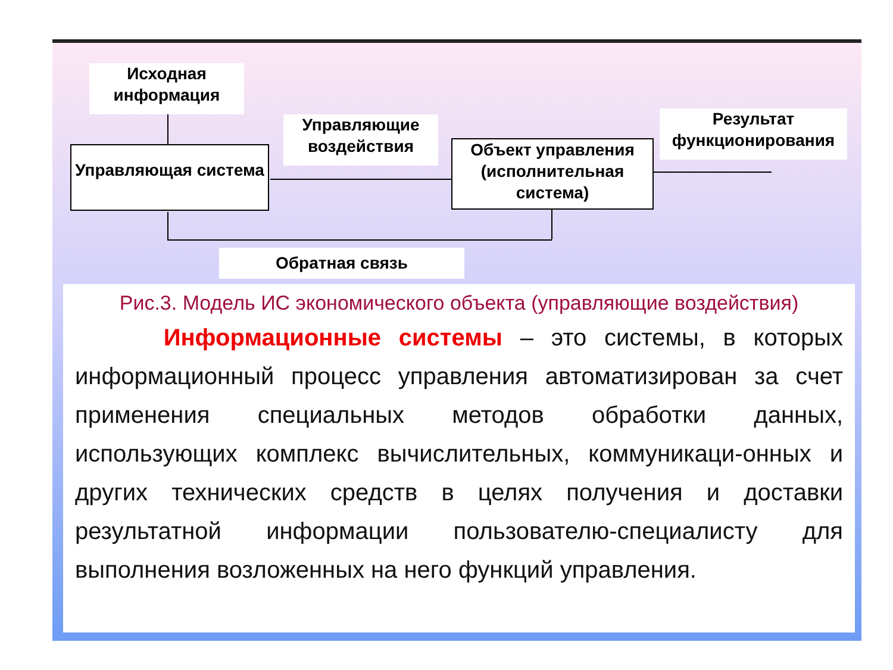Исходная информация
Управляющие воздействия
Результат функционирования
Управляющая система
Объект управления (исполнительная система)
Обратная связь
Рис.3. Модель ИС экономического объекта (управляющие воздействия)
Информационные системы – это системы, в которых информационный процесс управления автоматизирован за счет применения специальных методов обработки данных, использующих комплекс вычислительных, коммуникаци-онных и других технических средств в целях получения и доставки результатной информации пользователю-специалисту для выполнения возложенных на него функций управления.